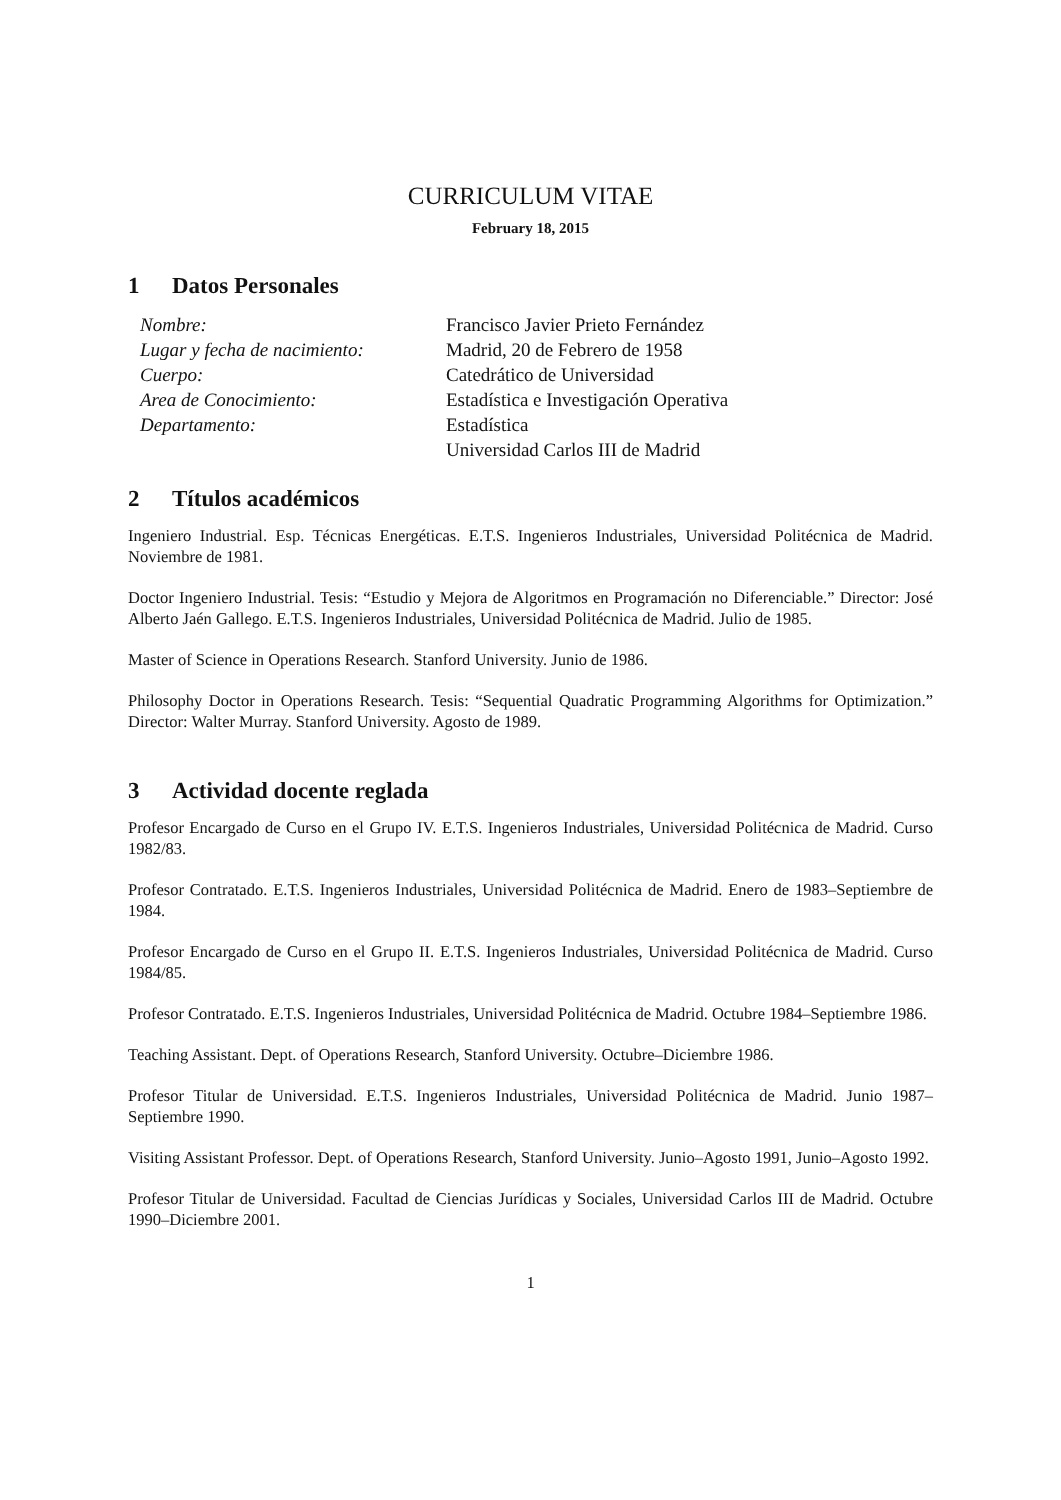CURRICULUM VITAE
February 18, 2015
1 Datos Personales
| Nombre: | Francisco Javier Prieto Fernández |
| Lugar y fecha de nacimiento: | Madrid, 20 de Febrero de 1958 |
| Cuerpo: | Catedrático de Universidad |
| Area de Conocimiento: | Estadística e Investigación Operativa |
| Departamento: | Estadística |
| | Universidad Carlos III de Madrid |
2 Títulos académicos
Ingeniero Industrial. Esp. Técnicas Energéticas. E.T.S. Ingenieros Industriales, Universidad Politécnica de Madrid. Noviembre de 1981.
Doctor Ingeniero Industrial. Tesis: “Estudio y Mejora de Algoritmos en Programación no Diferenciable.” Director: José Alberto Jaén Gallego. E.T.S. Ingenieros Industriales, Universidad Politécnica de Madrid. Julio de 1985.
Master of Science in Operations Research. Stanford University. Junio de 1986.
Philosophy Doctor in Operations Research. Tesis: “Sequential Quadratic Programming Algorithms for Optimization.” Director: Walter Murray. Stanford University. Agosto de 1989.
3 Actividad docente reglada
Profesor Encargado de Curso en el Grupo IV. E.T.S. Ingenieros Industriales, Universidad Politécnica de Madrid. Curso 1982/83.
Profesor Contratado. E.T.S. Ingenieros Industriales, Universidad Politécnica de Madrid. Enero de 1983–Septiembre de 1984.
Profesor Encargado de Curso en el Grupo II. E.T.S. Ingenieros Industriales, Universidad Politécnica de Madrid. Curso 1984/85.
Profesor Contratado. E.T.S. Ingenieros Industriales, Universidad Politécnica de Madrid. Octubre 1984–Septiembre 1986.
Teaching Assistant. Dept. of Operations Research, Stanford University. Octubre–Diciembre 1986.
Profesor Titular de Universidad. E.T.S. Ingenieros Industriales, Universidad Politécnica de Madrid. Junio 1987–Septiembre 1990.
Visiting Assistant Professor. Dept. of Operations Research, Stanford University. Junio–Agosto 1991, Junio–Agosto 1992.
Profesor Titular de Universidad. Facultad de Ciencias Jurídicas y Sociales, Universidad Carlos III de Madrid. Octubre 1990–Diciembre 2001.
1